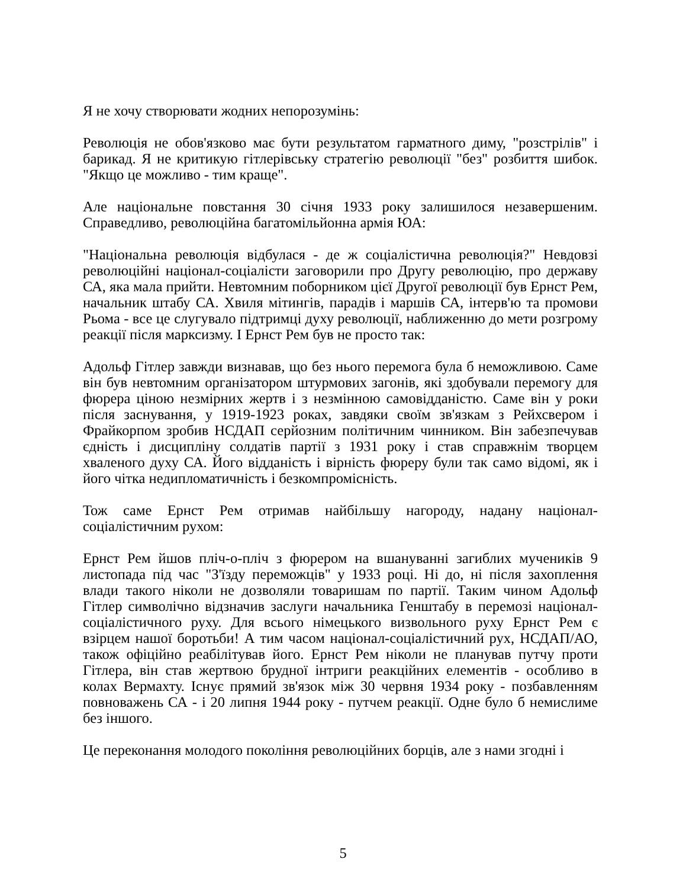Я не хочу створювати жодних непорозумінь:
Революція не обов'язково має бути результатом гарматного диму, "розстрілів" і барикад. Я не критикую гітлерівську стратегію революції "без" розбиття шибок. "Якщо це можливо - тим краще".
Але національне повстання 30 січня 1933 року залишилося незавершеним. Справедливо, революційна багатомільйонна армія ЮА:
"Національна революція відбулася - де ж соціалістична революція?" Невдовзі революційні націонал-соціалісти заговорили про Другу революцію, про державу СА, яка мала прийти. Невтомним поборником цієї Другої революції був Ернст Рем, начальник штабу СА. Хвиля мітингів, парадів і маршів СА, інтерв'ю та промови Рьома - все це слугувало підтримці духу революції, наближенню до мети розгрому реакції після марксизму. І Ернст Рем був не просто так:
Адольф Гітлер завжди визнавав, що без нього перемога була б неможливою. Саме він був невтомним організатором штурмових загонів, які здобували перемогу для фюрера ціною незмірних жертв і з незмінною самовідданістю. Саме він у роки після заснування, у 1919-1923 роках, завдяки своїм зв'язкам з Рейхсвером і Фрайкорпом зробив НСДАП серйозним політичним чинником. Він забезпечував єдність і дисципліну солдатів партії з 1931 року і став справжнім творцем хваленого духу СА. Його відданість і вірність фюреру були так само відомі, як і його чітка недипломатичність і безкомпромісність.
Тож саме Ернст Рем отримав найбільшу нагороду, надану націонал-соціалістичним рухом:
Ернст Рем йшов пліч-о-пліч з фюрером на вшануванні загиблих мучеників 9 листопада під час "З'їзду переможців" у 1933 році. Ні до, ні після захоплення влади такого ніколи не дозволяли товаришам по партії. Таким чином Адольф Гітлер символічно відзначив заслуги начальника Генштабу в перемозі націонал-соціалістичного руху. Для всього німецького визвольного руху Ернст Рем є взірцем нашої боротьби! А тим часом націонал-соціалістичний рух, НСДАП/АО, також офіційно реабілітував його. Ернст Рем ніколи не планував путчу проти Гітлера, він став жертвою брудної інтриги реакційних елементів - особливо в колах Вермахту. Існує прямий зв'язок між 30 червня 1934 року - позбавленням повноважень СА - і 20 липня 1944 року - путчем реакції. Одне було б немислиме без іншого.
Це переконання молодого покоління революційних борців, але з нами згодні і
5